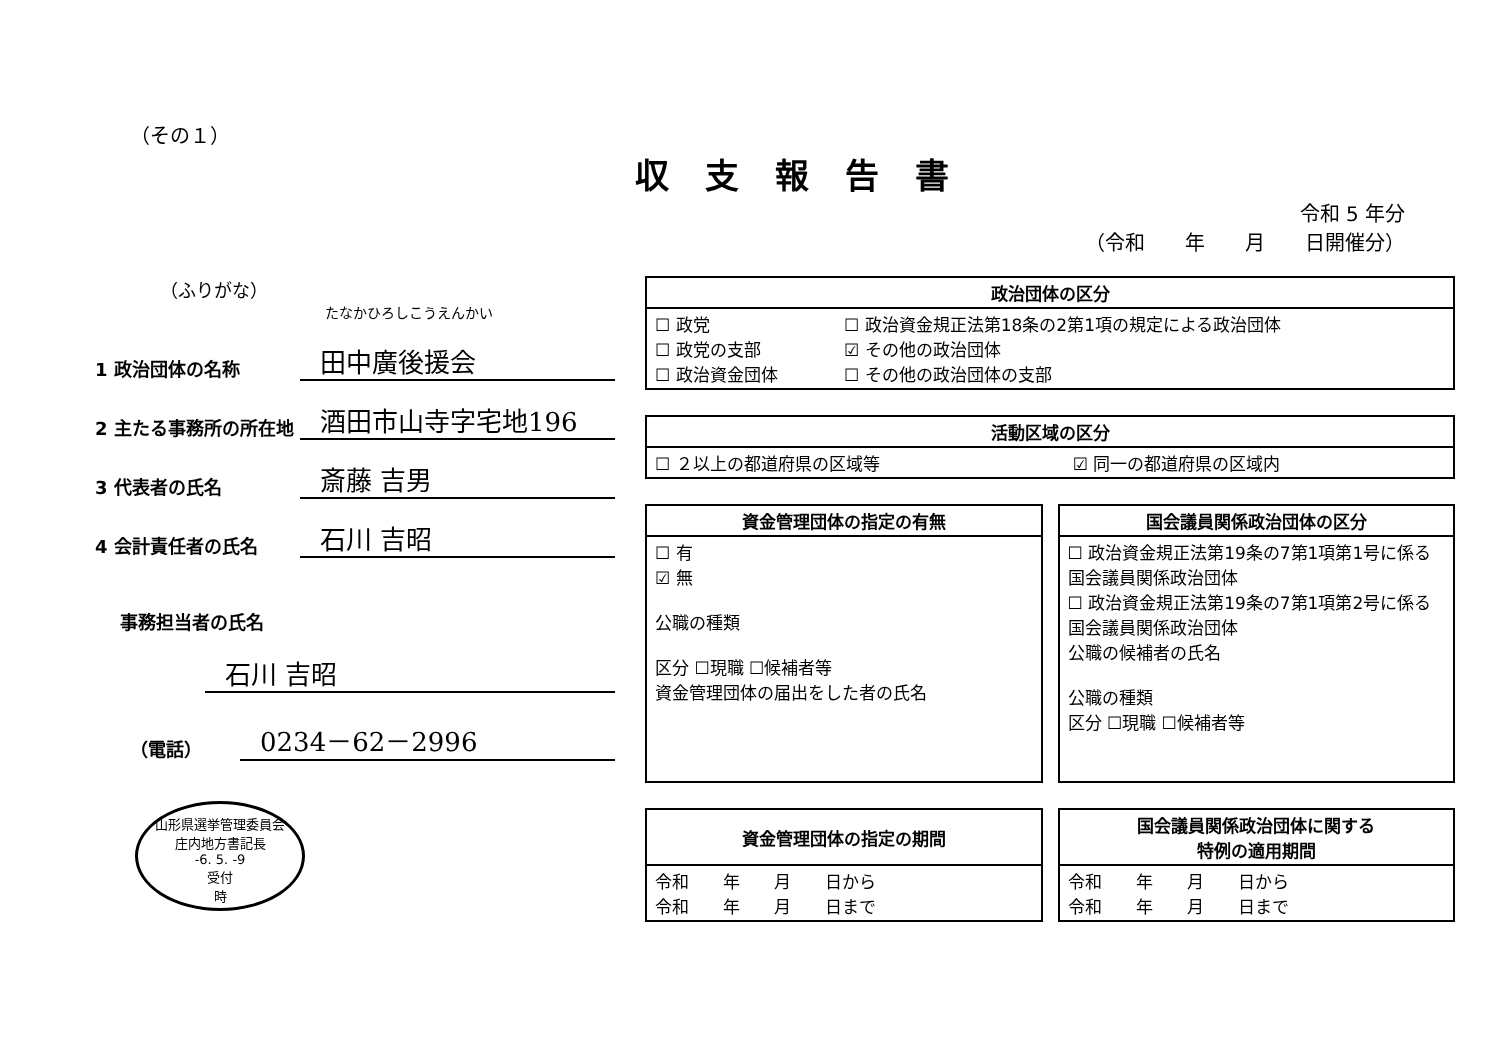（その１）
収支報告書
令和 5 年分
（令和　　年　　月　　日開催分）
（ふりがな）
たなかひろしこうえんかい
1 政治団体の名称
田中廣後援会
2 主たる事務所の所在地
酒田市山寺字宅地196
3 代表者の氏名
斎藤 吉男
4 会計責任者の氏名
石川 吉昭
事務担当者の氏名
石川 吉昭
（電話）
0234－62－2996
山形県選挙管理委員会
庄内地方書記長
-6. 5. -9
受付
時
| 政治団体の区分 | |
| --- | --- |
| ☐ 政党 ☐ 政党の支部 ☐ 政治資金団体 | ☐ 政治資金規正法第18条の2第1項の規定による政治団体 ☑ その他の政治団体 ☐ その他の政治団体の支部 |
| 活動区域の区分 | |
| --- | --- |
| ☐ ２以上の都道府県の区域等 | ☑ 同一の都道府県の区域内 |
| 資金管理団体の指定の有無 |
| --- |
| ☐ 有 ☑ 無 公職の種類 区分 ☐現職 ☐候補者等 資金管理団体の届出をした者の氏名 |
| 国会議員関係政治団体の区分 |
| --- |
| ☐ 政治資金規正法第19条の7第1項第1号に係る国会議員関係政治団体 ☐ 政治資金規正法第19条の7第1項第2号に係る国会議員関係政治団体 公職の候補者の氏名 公職の種類 区分 ☐現職 ☐候補者等 |
| 資金管理団体の指定の期間 |
| --- |
| 令和 年 月 日から 令和 年 月 日まで |
| 国会議員関係政治団体に関する 特例の適用期間 |
| --- |
| 令和 年 月 日から 令和 年 月 日まで |